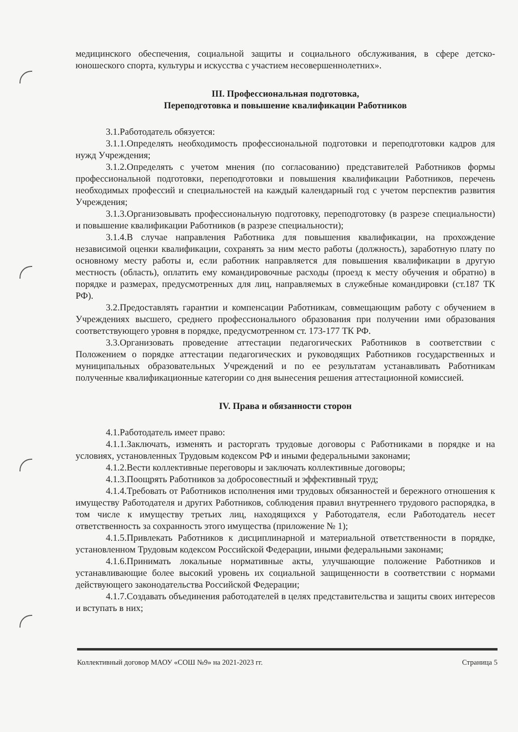медицинского обеспечения, социальной защиты и социального обслуживания, в сфере детско-юношеского спорта, культуры и искусства с участием несовершеннолетних».
III. Профессиональная подготовка,
Переподготовка и повышение квалификации Работников
3.1.Работодатель обязуется:
3.1.1.Определять необходимость профессиональной подготовки и переподготовки кадров для нужд Учреждения;
3.1.2.Определять с учетом мнения (по согласованию) представителей Работников формы профессиональной подготовки, переподготовки и повышения квалификации Работников, перечень необходимых профессий и специальностей на каждый календарный год с учетом перспектив развития Учреждения;
3.1.3.Организовывать профессиональную подготовку, переподготовку (в разрезе специальности) и повышение квалификации Работников (в разрезе специальности);
3.1.4.В случае направления Работника для повышения квалификации, на прохождение независимой оценки квалификации, сохранять за ним место работы (должность), заработную плату по основному месту работы и, если работник направляется для повышения квалификации в другую местность (область), оплатить ему командировочные расходы (проезд к месту обучения и обратно) в порядке и размерах, предусмотренных для лиц, направляемых в служебные командировки (ст.187 ТК РФ).
3.2.Предоставлять гарантии и компенсации Работникам, совмещающим работу с обучением в Учреждениях высшего, среднего профессионального образования при получении ими образования соответствующего уровня в порядке, предусмотренном ст. 173-177 ТК РФ.
3.3.Организовать проведение аттестации педагогических Работников в соответствии с Положением о порядке аттестации педагогических и руководящих Работников государственных и муниципальных образовательных Учреждений и по ее результатам устанавливать Работникам полученные квалификационные категории со дня вынесения решения аттестационной комиссией.
IV. Права и обязанности сторон
4.1.Работодатель имеет право:
4.1.1.Заключать, изменять и расторгать трудовые договоры с Работниками в порядке и на условиях, установленных Трудовым кодексом РФ и иными федеральными законами;
4.1.2.Вести коллективные переговоры и заключать коллективные договоры;
4.1.3.Поощрять Работников за добросовестный и эффективный труд;
4.1.4.Требовать от Работников исполнения ими трудовых обязанностей и бережного отношения к имуществу Работодателя и других Работников, соблюдения правил внутреннего трудового распорядка, в том числе к имуществу третьих лиц, находящихся у Работодателя, если Работодатель несет ответственность за сохранность этого имущества (приложение № 1);
4.1.5.Привлекать Работников к дисциплинарной и материальной ответственности в порядке, установленном Трудовым кодексом Российской Федерации, иными федеральными законами;
4.1.6.Принимать локальные нормативные акты, улучшающие положение Работников и устанавливающие более высокий уровень их социальной защищенности в соответствии с нормами действующего законодательства Российской Федерации;
4.1.7.Создавать объединения работодателей в целях представительства и защиты своих интересов и вступать в них;
Коллективный договор МАОУ «СОШ №9» на 2021-2023 гг. Страница 5